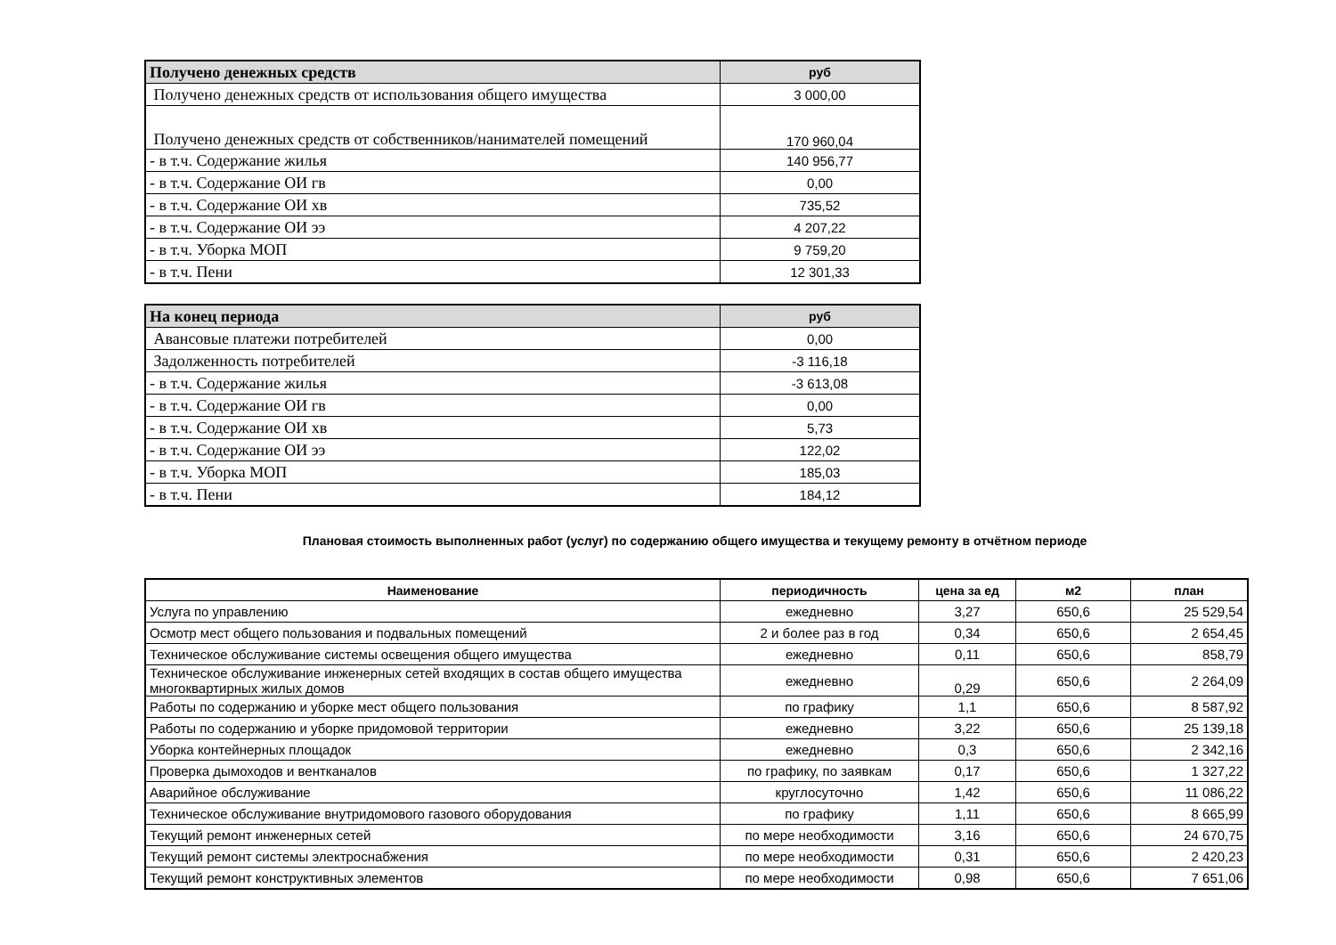| Получено денежных средств | руб |
| --- | --- |
| Получено денежных средств от использования общего имущества | 3 000,00 |
| Получено денежных средств от собственников/нанимателей помещений | 170 960,04 |
| - в т.ч. Содержание жилья | 140 956,77 |
| - в т.ч. Содержание ОИ гв | 0,00 |
| - в т.ч. Содержание ОИ хв | 735,52 |
| - в т.ч. Содержание ОИ ээ | 4 207,22 |
| - в т.ч. Уборка МОП | 9 759,20 |
| - в т.ч. Пени | 12 301,33 |
| На конец периода | руб |
| --- | --- |
| Авансовые платежи потребителей | 0,00 |
| Задолженность потребителей | -3 116,18 |
| - в т.ч. Содержание жилья | -3 613,08 |
| - в т.ч. Содержание ОИ гв | 0,00 |
| - в т.ч. Содержание ОИ хв | 5,73 |
| - в т.ч. Содержание ОИ ээ | 122,02 |
| - в т.ч. Уборка МОП | 185,03 |
| - в т.ч. Пени | 184,12 |
Плановая стоимость выполненных работ (услуг) по содержанию общего имущества и текущему ремонту в отчётном периоде
| Наименование | периодичность | цена за ед | м2 | план |
| --- | --- | --- | --- | --- |
| Услуга по управлению | ежедневно | 3,27 | 650,6 | 25 529,54 |
| Осмотр мест общего пользования и подвальных помещений | 2 и более раз в год | 0,34 | 650,6 | 2 654,45 |
| Техническое обслуживание системы освещения общего имущества | ежедневно | 0,11 | 650,6 | 858,79 |
| Техническое обслуживание инженерных сетей входящих в состав общего имущества многоквартирных жилых домов | ежедневно | 0,29 | 650,6 | 2 264,09 |
| Работы по содержанию и уборке мест общего пользования | по графику | 1,1 | 650,6 | 8 587,92 |
| Работы по содержанию и уборке придомовой территории | ежедневно | 3,22 | 650,6 | 25 139,18 |
| Уборка контейнерных площадок | ежедневно | 0,3 | 650,6 | 2 342,16 |
| Проверка дымоходов и вентканалов | по графику, по заявкам | 0,17 | 650,6 | 1 327,22 |
| Аварийное обслуживание | круглосуточно | 1,42 | 650,6 | 11 086,22 |
| Техническое обслуживание внутридомового газового оборудования | по графику | 1,11 | 650,6 | 8 665,99 |
| Текущий ремонт инженерных сетей | по мере необходимости | 3,16 | 650,6 | 24 670,75 |
| Текущий ремонт системы электроснабжения | по мере необходимости | 0,31 | 650,6 | 2 420,23 |
| Текущий ремонт конструктивных элементов | по мере необходимости | 0,98 | 650,6 | 7 651,06 |